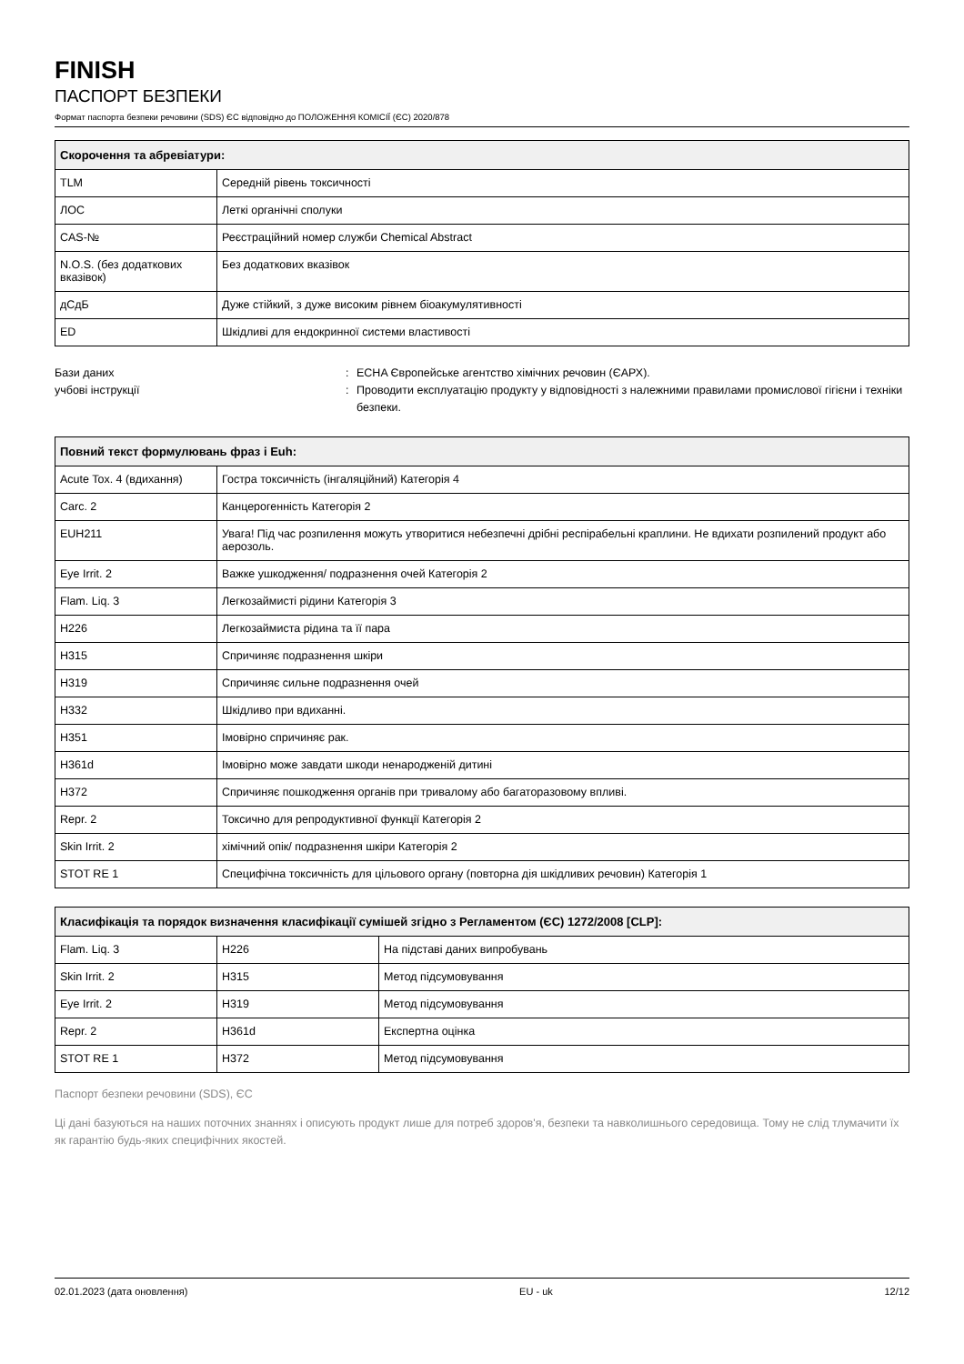FINISH
ПАСПОРТ БЕЗПЕКИ
Формат паспорта безпеки речовини (SDS) ЄС відповідно до ПОЛОЖЕННЯ КОМІСІЇ (ЄС) 2020/878
| Скорочення та абревіатури: | |
| --- | --- |
| TLM | Середній рівень токсичності |
| ЛОС | Леткі органічні сполуки |
| CAS-№ | Реєстраційний номер служби Chemical Abstract |
| N.O.S. (без додаткових вказівок) | Без додаткових вказівок |
| дСдБ | Дуже стійкий, з дуже високим рівнем біоакумулятивності |
| ED | Шкідливі для ендокринної системи властивості |
Бази даних
учбові інструкції
:
:
ECHA Європейське агентство хімічних речовин (ЄАРХ).
Проводити експлуатацію продукту у відповідності з належними правилами промислової гігієни і техніки безпеки.
| Повний текст формулювань фраз і Euh: | |
| --- | --- |
| Acute Tox. 4 (вдихання) | Гостра токсичність (інгаляційний) Категорія 4 |
| Carc. 2 | Канцерогенність Категорія 2 |
| EUH211 | Увага! Під час розпилення можуть утворитися небезпечні дрібні респірабельні краплини. Не вдихати розпилений продукт або аерозоль. |
| Eye Irrit. 2 | Важке ушкодження/ подразнення очей Категорія 2 |
| Flam. Liq. 3 | Легкозаймисті рідини Категорія 3 |
| H226 | Легкозаймиста рідина та її пара |
| H315 | Спричиняє подразнення шкіри |
| H319 | Спричиняє сильне подразнення очей |
| H332 | Шкідливо при вдиханні. |
| H351 | Імовірно спричиняє рак. |
| H361d | Імовірно може завдати шкоди ненародженій дитині |
| H372 | Спричиняє пошкодження органів при тривалому або багаторазовому впливі. |
| Repr. 2 | Токсично для репродуктивної функції Категорія 2 |
| Skin Irrit. 2 | хімічний опік/ подразнення шкіри Категорія 2 |
| STOT RE 1 | Специфічна токсичність для цільового органу (повторна дія шкідливих речовин) Категорія 1 |
| Класифікація та порядок визначення класифікації сумішей згідно з Регламентом (ЄС) 1272/2008 [CLP]: | | |
| --- | --- | --- |
| Flam. Liq. 3 | H226 | На підставі даних випробувань |
| Skin Irrit. 2 | H315 | Метод підсумовування |
| Eye Irrit. 2 | H319 | Метод підсумовування |
| Repr. 2 | H361d | Експертна оцінка |
| STOT RE 1 | H372 | Метод підсумовування |
Паспорт безпеки речовини (SDS), ЄС
Ці дані базуються на наших поточних знаннях і описують продукт лише для потреб здоров'я, безпеки та навколишнього середовища. Тому не слід тлумачити їх як гарантію будь-яких специфічних якостей.
02.01.2023 (дата оновлення) EU - uk 12/12